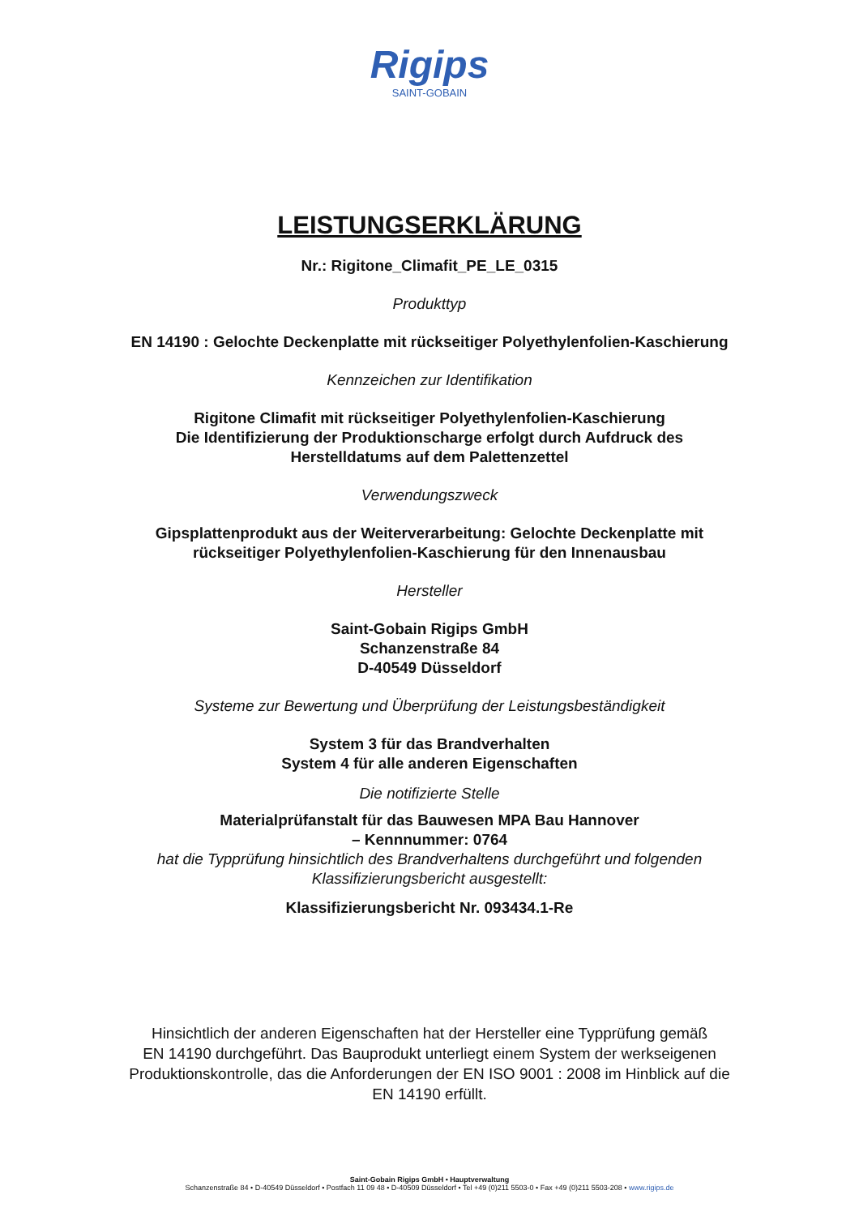Rigips
SAINT-GOBAIN
LEISTUNGSERKLÄRUNG
Nr.: Rigitone_Climafit_PE_LE_0315
Produkttyp
EN 14190 : Gelochte Deckenplatte mit rückseitiger Polyethylenfolien-Kaschierung
Kennzeichen zur Identifikation
Rigitone Climafit mit rückseitiger Polyethylenfolien-Kaschierung
Die Identifizierung der Produktionscharge erfolgt durch Aufdruck des
Herstelldatums auf dem Palettenzettel
Verwendungszweck
Gipsplattenprodukt aus der Weiterverarbeitung: Gelochte Deckenplatte mit
rückseitiger Polyethylenfolien-Kaschierung für den Innenausbau
Hersteller
Saint-Gobain Rigips GmbH
Schanzenstraße 84
D-40549 Düsseldorf
Systeme zur Bewertung und Überprüfung der Leistungsbeständigkeit
System 3 für das Brandverhalten
System 4 für alle anderen Eigenschaften
Die notifizierte Stelle
Materialprüfanstalt für das Bauwesen MPA Bau Hannover
– Kennnummer: 0764
hat die Typprüfung hinsichtlich des Brandverhaltens durchgeführt und folgenden
Klassifizierungsbericht ausgestellt:
Klassifizierungsbericht Nr. 093434.1-Re
Hinsichtlich der anderen Eigenschaften hat der Hersteller eine Typprüfung gemäß
EN 14190 durchgeführt. Das Bauprodukt unterliegt einem System der werkseigenen
Produktionskontrolle, das die Anforderungen der EN ISO 9001 : 2008 im Hinblick auf die
EN 14190 erfüllt.
Saint-Gobain Rigips GmbH • Hauptverwaltung
Schanzenstraße 84 • D-40549 Düsseldorf • Postfach 11 09 48 • D-40509 Düsseldorf • Tel +49 (0)211 5503-0 • Fax +49 (0)211 5503-208 • www.rigips.de